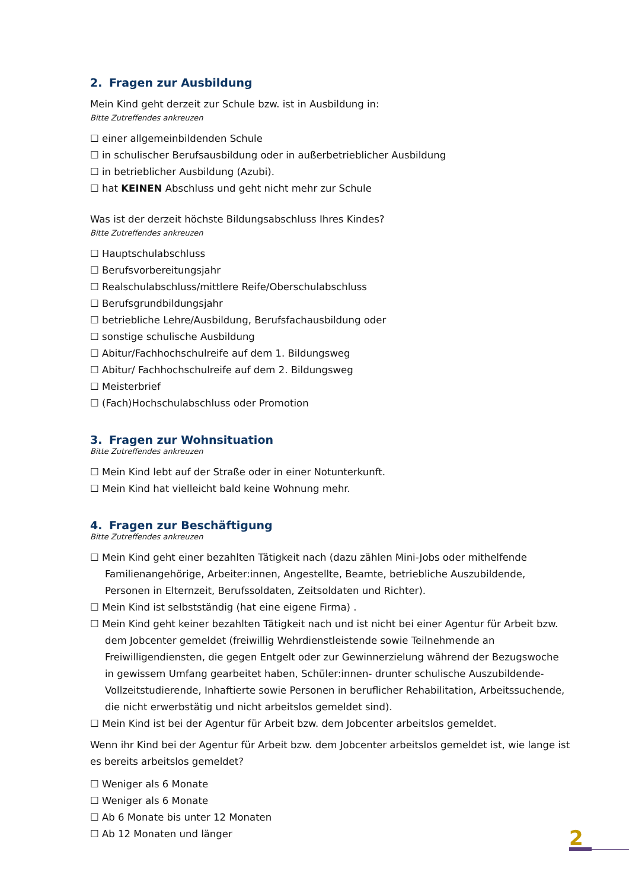2. Fragen zur Ausbildung
Mein Kind geht derzeit zur Schule bzw. ist in Ausbildung in:
Bitte Zutreffendes ankreuzen
☐ einer allgemeinbildenden Schule
☐ in schulischer Berufsausbildung oder in außerbetrieblicher Ausbildung
☐ in betrieblicher Ausbildung (Azubi).
☐ hat KEINEN Abschluss und geht nicht mehr zur Schule
Was ist der derzeit höchste Bildungsabschluss Ihres Kindes?
Bitte Zutreffendes ankreuzen
☐ Hauptschulabschluss
☐ Berufsvorbereitungsjahr
☐ Realschulabschluss/mittlere Reife/Oberschulabschluss
☐ Berufsgrundbildungsjahr
☐ betriebliche Lehre/Ausbildung, Berufsfachausbildung oder
☐ sonstige schulische Ausbildung
☐ Abitur/Fachhochschulreife auf dem 1. Bildungsweg
☐ Abitur/ Fachhochschulreife auf dem 2. Bildungsweg
☐ Meisterbrief
☐ (Fach)Hochschulabschluss oder Promotion
3. Fragen zur Wohnsituation
Bitte Zutreffendes ankreuzen
☐ Mein Kind lebt auf der Straße oder in einer Notunterkunft.
☐ Mein Kind hat vielleicht bald keine Wohnung mehr.
4. Fragen zur Beschäftigung
Bitte Zutreffendes ankreuzen
☐ Mein Kind geht einer bezahlten Tätigkeit nach (dazu zählen Mini-Jobs oder mithelfende
Familienangehörige, Arbeiter:innen, Angestellte, Beamte, betriebliche Auszubildende, Personen in Elternzeit, Berufssoldaten, Zeitsoldaten und Richter).
☐ Mein Kind ist selbstständig (hat eine eigene Firma) .
☐ Mein Kind geht keiner bezahlten Tätigkeit nach und ist nicht bei einer Agentur für Arbeit bzw.
dem Jobcenter gemeldet (freiwillig Wehrdienstleistende sowie Teilnehmende an Freiwilligendiensten, die gegen Entgelt oder zur Gewinnerzielung während der Bezugswoche in gewissem Umfang gearbeitet haben, Schüler:innen- drunter schulische Auszubildende- Vollzeitstudierende, Inhaftierte sowie Personen in beruflicher Rehabilitation, Arbeitssuchende, die nicht erwerbstätig und nicht arbeitslos gemeldet sind).
☐ Mein Kind ist bei der Agentur für Arbeit bzw. dem Jobcenter arbeitslos gemeldet.
Wenn ihr Kind bei der Agentur für Arbeit bzw. dem Jobcenter arbeitslos gemeldet ist, wie lange ist es bereits arbeitslos gemeldet?
☐ Weniger als 6 Monate
☐ Weniger als 6 Monate
☐ Ab 6 Monate bis unter 12 Monaten
☐ Ab 12 Monaten und länger
2